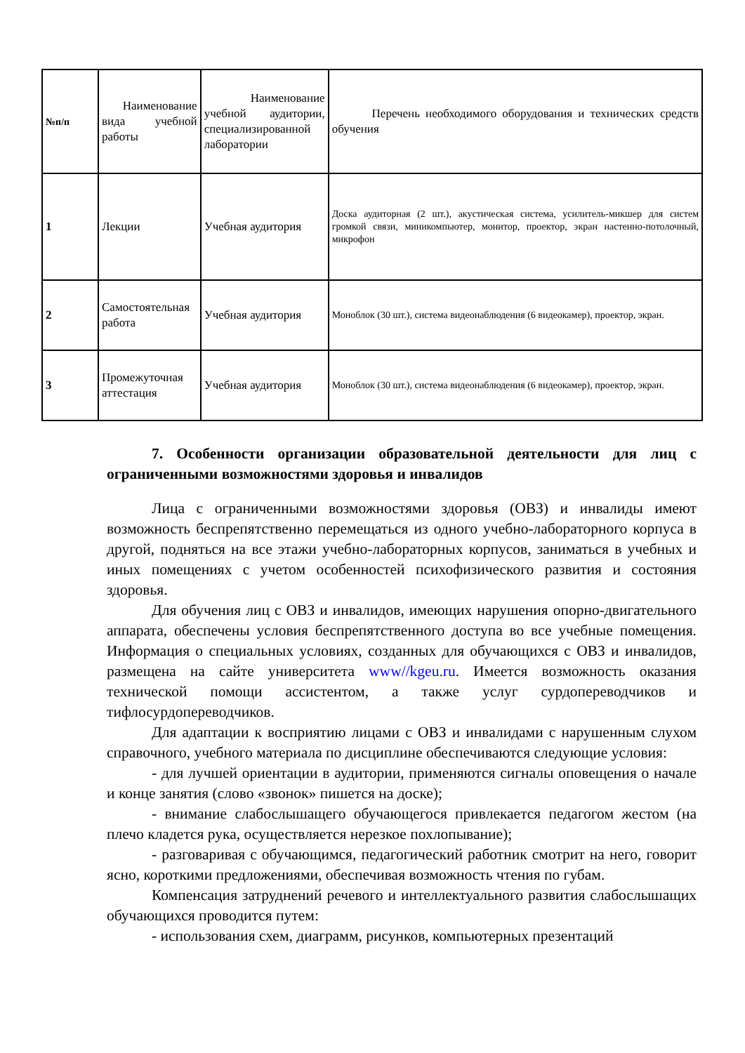| №п/п | Наименование вида учебной работы | Наименование учебной аудитории, специализированной лаборатории | Перечень необходимого оборудования и технических средств обучения |
| --- | --- | --- | --- |
| 1 | Лекции | Учебная аудитория | Доска аудиторная (2 шт.), акустическая система, усилитель-микшер для систем громкой связи, миникомпьютер, монитор, проектор, экран настенно-потолочный, микрофон |
| 2 | Самостоятельная работа | Учебная аудитория | Моноблок (30 шт.), система видеонаблюдения (6 видеокамер), проектор, экран. |
| 3 | Промежуточная аттестация | Учебная аудитория | Моноблок (30 шт.), система видеонаблюдения (6 видеокамер), проектор, экран. |
7. Особенности организации образовательной деятельности для лиц с ограниченными возможностями здоровья и инвалидов
Лица с ограниченными возможностями здоровья (ОВЗ) и инвалиды имеют возможность беспрепятственно перемещаться из одного учебно-лабораторного корпуса в другой, подняться на все этажи учебно-лабораторных корпусов, заниматься в учебных и иных помещениях с учетом особенностей психофизического развития и состояния здоровья.
Для обучения лиц с ОВЗ и инвалидов, имеющих нарушения опорно-двигательного аппарата, обеспечены условия беспрепятственного доступа во все учебные помещения. Информация о специальных условиях, созданных для обучающихся с ОВЗ и инвалидов, размещена на сайте университета www//kgeu.ru. Имеется возможность оказания технической помощи ассистентом, а также услуг сурдопереводчиков и тифлосурдопереводчиков.
Для адаптации к восприятию лицами с ОВЗ и инвалидами с нарушенным слухом справочного, учебного материала по дисциплине обеспечиваются следующие условия:
- для лучшей ориентации в аудитории, применяются сигналы оповещения о начале и конце занятия (слово «звонок» пишется на доске);
- внимание слабослышащего обучающегося привлекается педагогом жестом (на плечо кладется рука, осуществляется нерезкое похлопывание);
- разговаривая с обучающимся, педагогический работник смотрит на него, говорит ясно, короткими предложениями, обеспечивая возможность чтения по губам.
Компенсация затруднений речевого и интеллектуального развития слабослышащих обучающихся проводится путем:
- использования схем, диаграмм, рисунков, компьютерных презентаций